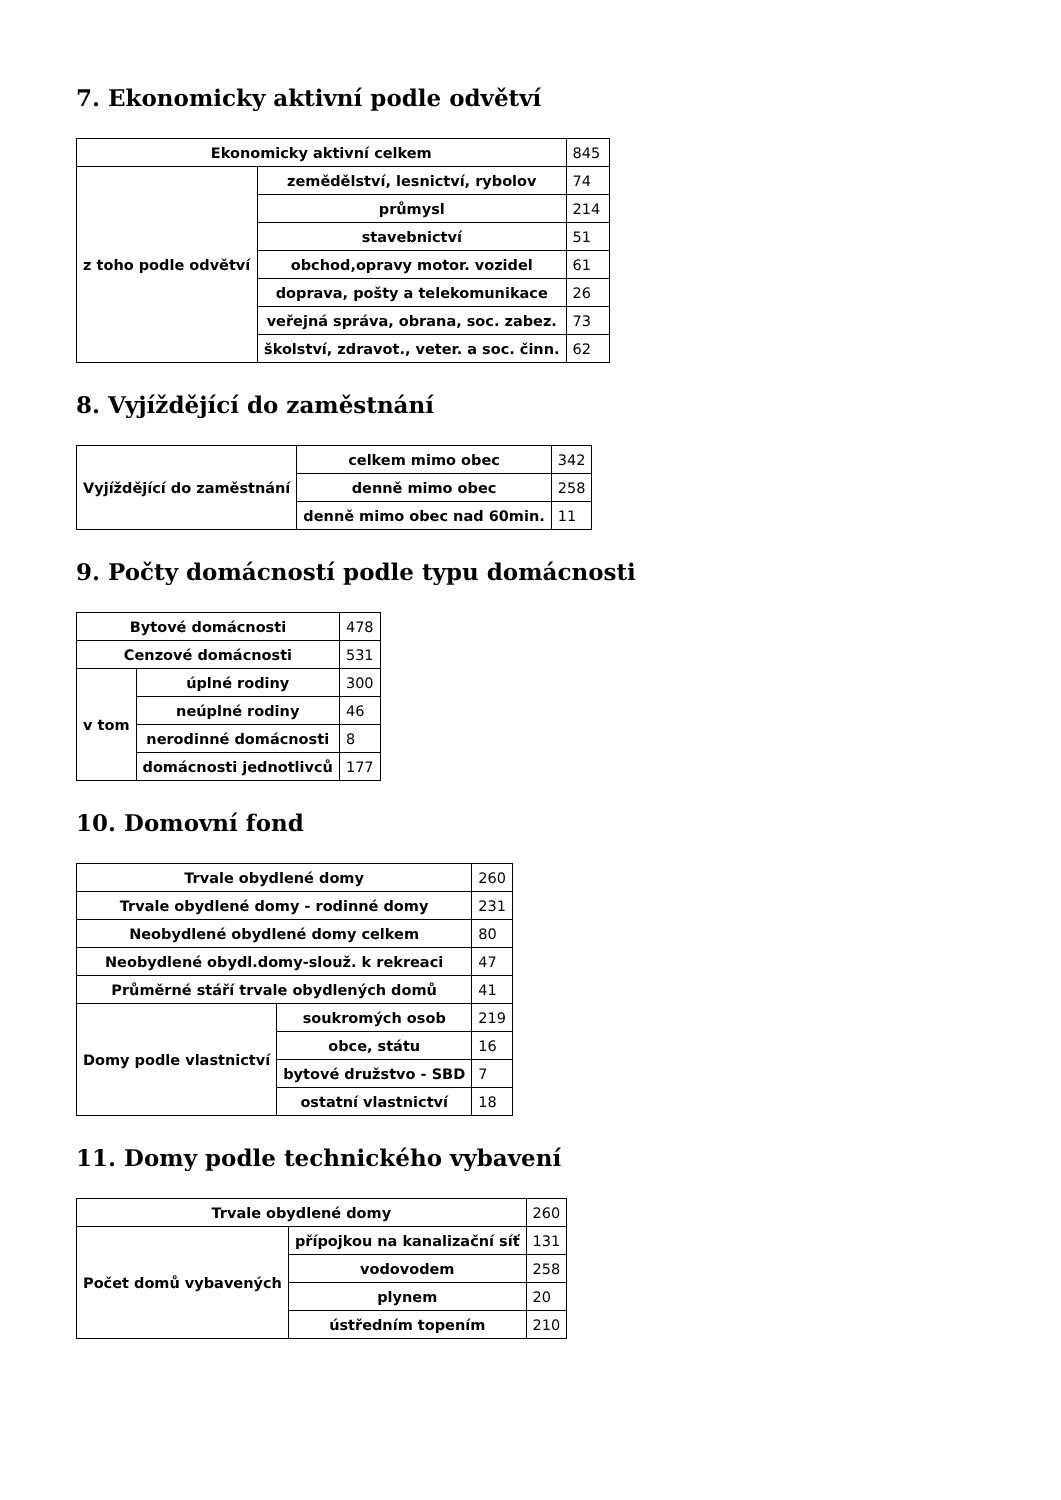7. Ekonomicky aktivní podle odvětví
| Ekonomicky aktivní celkem | | 845 |
| z toho podle odvětví | zemědělství, lesnictví, rybolov | 74 |
| | průmysl | 214 |
| | stavebnictví | 51 |
| | obchod,opravy motor. vozidel | 61 |
| | doprava, pošty a telekomunikace | 26 |
| | veřejná správa, obrana, soc. zabez. | 73 |
| | školství, zdravot., veter. a soc. činn. | 62 |
8. Vyjíždějící do zaměstnání
| Vyjíždějící do zaměstnání | celkem mimo obec | 342 |
| | denně mimo obec | 258 |
| | denně mimo obec nad 60min. | 11 |
9. Počty domácností podle typu domácnosti
| Bytové domácnosti | | 478 |
| Cenzové domácnosti | | 531 |
| v tom | úplné rodiny | 300 |
| | neúplné rodiny | 46 |
| | nerodinné domácnosti | 8 |
| | domácnosti jednotlivců | 177 |
10. Domovní fond
| Trvale obydlené domy | | 260 |
| Trvale obydlené domy - rodinné domy | | 231 |
| Neobydlené obydlené domy celkem | | 80 |
| Neobydlené obydl.domy-slouž. k rekreaci | | 47 |
| Průměrné stáří trvale obydlených domů | | 41 |
| Domy podle vlastnictví | soukromých osob | 219 |
| | obce, státu | 16 |
| | bytové družstvo - SBD | 7 |
| | ostatní vlastnictví | 18 |
11. Domy podle technického vybavení
| Trvale obydlené domy | | 260 |
| Počet domů vybavených | přípojkou na kanalizační síť | 131 |
| | vodovodem | 258 |
| | plynem | 20 |
| | ústředním topením | 210 |